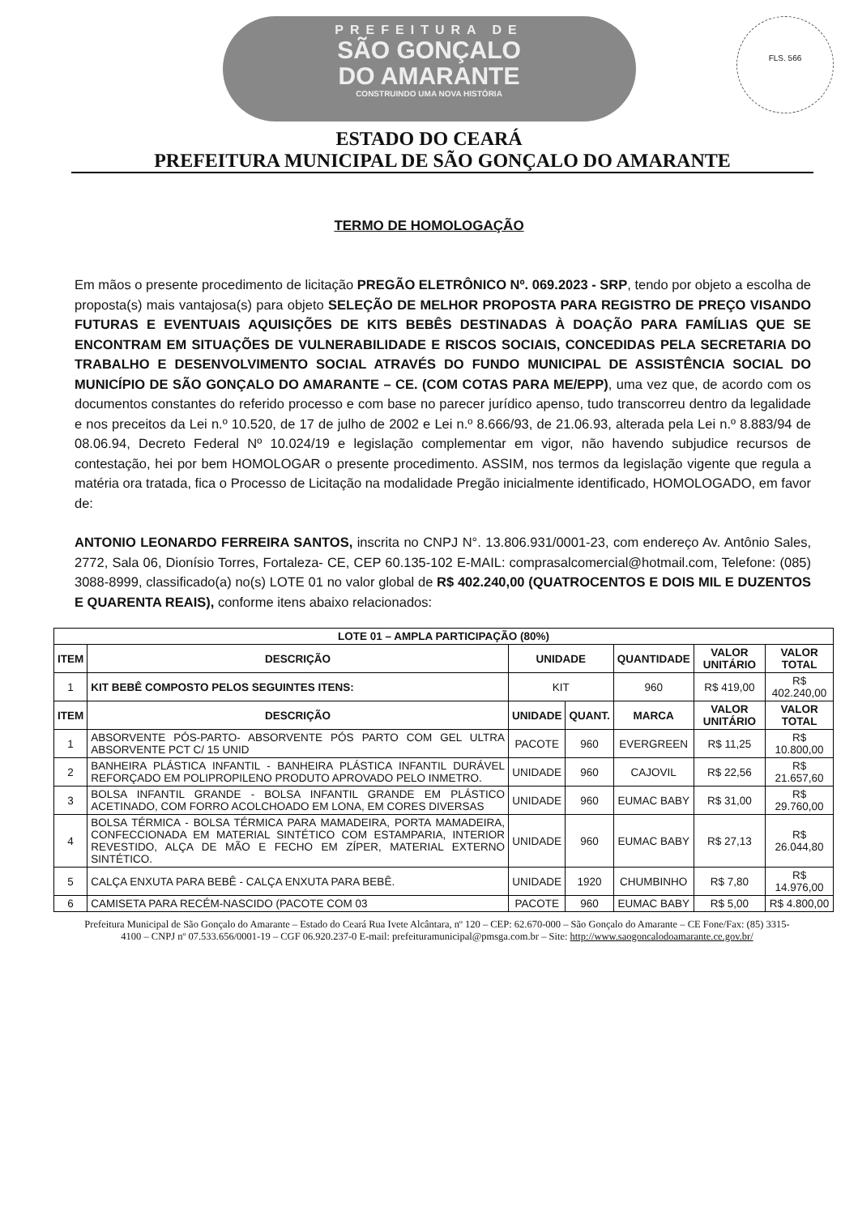PREFEITURA DE
SÃO GONÇALO
DO AMARANTE
CONSTRUINDO UMA NOVA HISTÓRIA
FLS. 566
ESTADO DO CEARÁ
PREFEITURA MUNICIPAL DE SÃO GONÇALO DO AMARANTE
TERMO DE HOMOLOGAÇÃO
Em mãos o presente procedimento de licitação PREGÃO ELETRÔNICO Nº. 069.2023 - SRP, tendo por objeto a escolha de proposta(s) mais vantajosa(s) para objeto SELEÇÃO DE MELHOR PROPOSTA PARA REGISTRO DE PREÇO VISANDO FUTURAS E EVENTUAIS AQUISIÇÕES DE KITS BEBÊS DESTINADAS À DOAÇÃO PARA FAMÍLIAS QUE SE ENCONTRAM EM SITUAÇÕES DE VULNERABILIDADE E RISCOS SOCIAIS, CONCEDIDAS PELA SECRETARIA DO TRABALHO E DESENVOLVIMENTO SOCIAL ATRAVÉS DO FUNDO MUNICIPAL DE ASSISTÊNCIA SOCIAL DO MUNICÍPIO DE SÃO GONÇALO DO AMARANTE – CE. (COM COTAS PARA ME/EPP), uma vez que, de acordo com os documentos constantes do referido processo e com base no parecer jurídico apenso, tudo transcorreu dentro da legalidade e nos preceitos da Lei n.º 10.520, de 17 de julho de 2002 e Lei n.º 8.666/93, de 21.06.93, alterada pela Lei n.º 8.883/94 de 08.06.94, Decreto Federal Nº 10.024/19 e legislação complementar em vigor, não havendo subjudice recursos de contestação, hei por bem HOMOLOGAR o presente procedimento. ASSIM, nos termos da legislação vigente que regula a matéria ora tratada, fica o Processo de Licitação na modalidade Pregão inicialmente identificado, HOMOLOGADO, em favor de:
ANTONIO LEONARDO FERREIRA SANTOS, inscrita no CNPJ N°. 13.806.931/0001-23, com endereço Av. Antônio Sales, 2772, Sala 06, Dionísio Torres, Fortaleza- CE, CEP 60.135-102 E-MAIL: comprasalcomercial@hotmail.com, Telefone: (085) 3088-8999, classificado(a) no(s) LOTE 01 no valor global de R$ 402.240,00 (QUATROCENTOS E DOIS MIL E DUZENTOS E QUARENTA REAIS), conforme itens abaixo relacionados:
| LOTE 01 – AMPLA PARTICIPAÇÃO (80%) | | | | | | |
| --- | --- | --- | --- | --- | --- | --- |
| ITEM | DESCRIÇÃO | UNIDADE | | QUANTIDADE | VALOR UNITÁRIO | VALOR TOTAL |
| 1 | KIT BEBÊ COMPOSTO PELOS SEGUINTES ITENS: | KIT | | 960 | R$ 419,00 | R$ 402.240,00 |
| ITEM | DESCRIÇÃO | UNIDADE | QUANT. | MARCA | VALOR UNITÁRIO | VALOR TOTAL |
| 1 | ABSORVENTE PÓS-PARTO- ABSORVENTE PÓS PARTO COM GEL ULTRA ABSORVENTE PCT C/ 15 UNID | PACOTE | 960 | EVERGREEN | R$ 11,25 | R$ 10.800,00 |
| 2 | BANHEIRA PLÁSTICA INFANTIL - BANHEIRA PLÁSTICA INFANTIL DURÁVEL REFORÇADO EM POLIPROPILENO PRODUTO APROVADO PELO INMETRO. | UNIDADE | 960 | CAJOVIL | R$ 22,56 | R$ 21.657,60 |
| 3 | BOLSA INFANTIL GRANDE - BOLSA INFANTIL GRANDE EM PLÁSTICO ACETINADO, COM FORRO ACOLCHOADO EM LONA, EM CORES DIVERSAS | UNIDADE | 960 | EUMAC BABY | R$ 31,00 | R$ 29.760,00 |
| 4 | BOLSA TÉRMICA - BOLSA TÉRMICA PARA MAMADEIRA, PORTA MAMADEIRA, CONFECCIONADA EM MATERIAL SINTÉTICO COM ESTAMPARIA, INTERIOR REVESTIDO, ALÇA DE MÃO E FECHO EM ZÍPER, MATERIAL EXTERNO SINTÉTICO. | UNIDADE | 960 | EUMAC BABY | R$ 27,13 | R$ 26.044,80 |
| 5 | CALÇA ENXUTA PARA BEBÊ - CALÇA ENXUTA PARA BEBÊ. | UNIDADE | 1920 | CHUMBINHO | R$ 7,80 | R$ 14.976,00 |
| 6 | CAMISETA PARA RECÉM-NASCIDO (PACOTE COM 03 | PACOTE | 960 | EUMAC BABY | R$ 5,00 | R$ 4.800,00 |
Prefeitura Municipal de São Gonçalo do Amarante – Estado do Ceará Rua Ivete Alcântara, nº 120 – CEP: 62.670-000 – São Gonçalo do Amarante – CE Fone/Fax: (85) 3315-4100 – CNPJ nº 07.533.656/0001-19 – CGF 06.920.237-0 E-mail: prefeituramunicipal@pmsga.com.br – Site: http://www.saogoncalodoamarante.ce.gov.br/